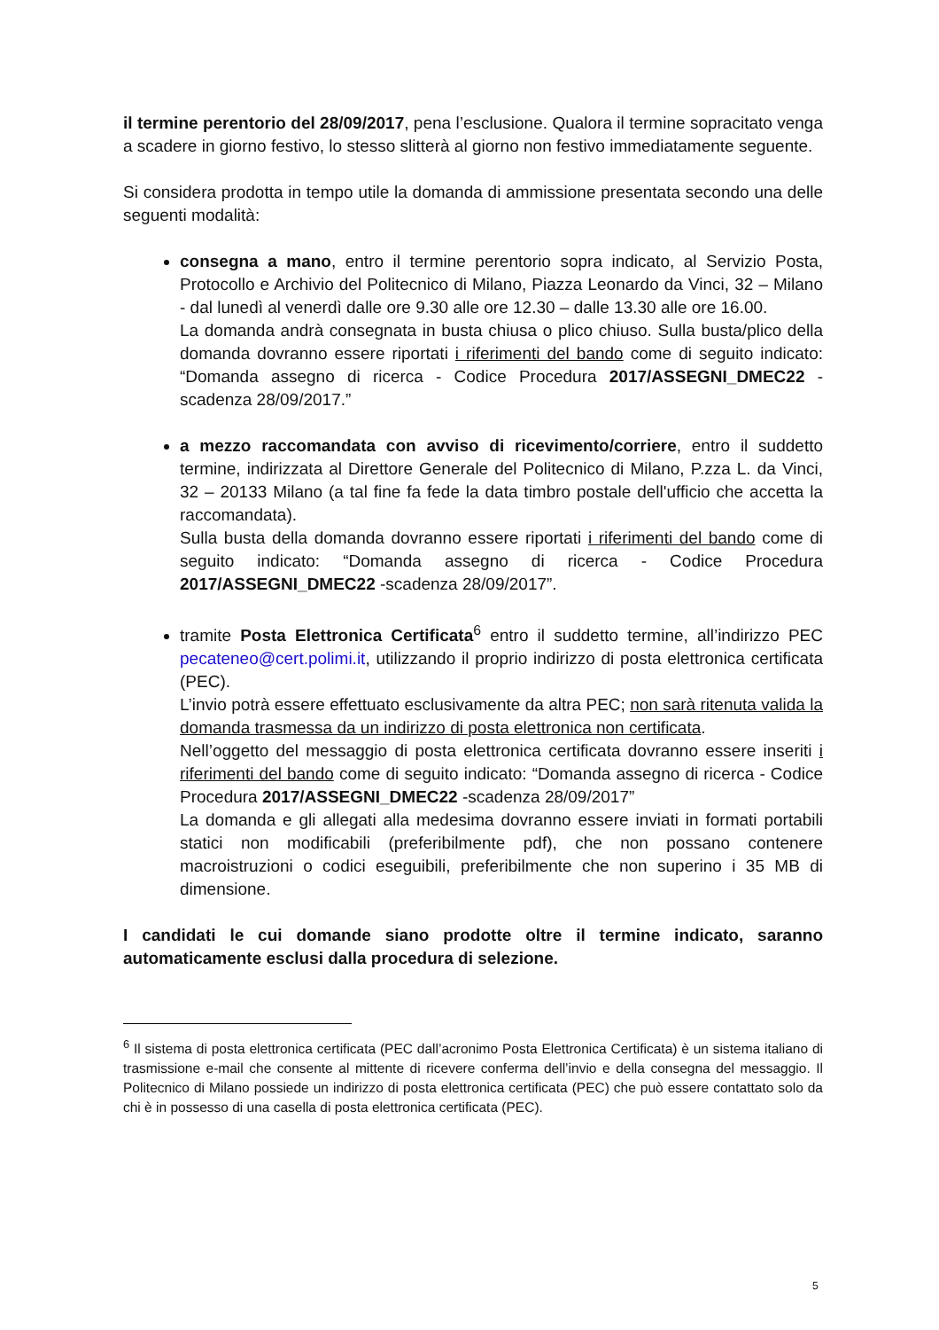il termine perentorio del 28/09/2017, pena l’esclusione. Qualora il termine sopracitato venga a scadere in giorno festivo, lo stesso slitterà al giorno non festivo immediatamente seguente.
Si considera prodotta in tempo utile la domanda di ammissione presentata secondo una delle seguenti modalità:
consegna a mano, entro il termine perentorio sopra indicato, al Servizio Posta, Protocollo e Archivio del Politecnico di Milano, Piazza Leonardo da Vinci, 32 – Milano - dal lunedì al venerdì dalle ore 9.30 alle ore 12.30 – dalle 13.30 alle ore 16.00.
La domanda andrà consegnata in busta chiusa o plico chiuso. Sulla busta/plico della domanda dovranno essere riportati i riferimenti del bando come di seguito indicato: “Domanda assegno di ricerca - Codice Procedura 2017/ASSEGNI_DMEC22 - scadenza 28/09/2017.”
a mezzo raccomandata con avviso di ricevimento/corriere, entro il suddetto termine, indirizzata al Direttore Generale del Politecnico di Milano, P.zza L. da Vinci, 32 – 20133 Milano (a tal fine fa fede la data timbro postale dell'ufficio che accetta la raccomandata).
Sulla busta della domanda dovranno essere riportati i riferimenti del bando come di seguito indicato: “Domanda assegno di ricerca - Codice Procedura 2017/ASSEGNI_DMEC22 -scadenza 28/09/2017”.
tramite Posta Elettronica Certificata<sup>6</sup> entro il suddetto termine, all’indirizzo PEC pecateneo@cert.polimi.it, utilizzando il proprio indirizzo di posta elettronica certificata (PEC).
L’invio potrà essere effettuato esclusivamente da altra PEC; non sarà ritenuta valida la domanda trasmessa da un indirizzo di posta elettronica non certificata.
Nell’oggetto del messaggio di posta elettronica certificata dovranno essere inseriti i riferimenti del bando come di seguito indicato: “Domanda assegno di ricerca - Codice Procedura 2017/ASSEGNI_DMEC22 -scadenza 28/09/2017”
La domanda e gli allegati alla medesima dovranno essere inviati in formati portabili statici non modificabili (preferibilmente pdf), che non possano contenere macroistruzioni o codici eseguibili, preferibilmente che non superino i 35 MB di dimensione.
I candidati le cui domande siano prodotte oltre il termine indicato, saranno automaticamente esclusi dalla procedura di selezione.
<sup>6</sup> Il sistema di posta elettronica certificata (PEC dall’acronimo Posta Elettronica Certificata) è un sistema italiano di trasmissione e-mail che consente al mittente di ricevere conferma dell’invio e della consegna del messaggio. Il Politecnico di Milano possiede un indirizzo di posta elettronica certificata (PEC) che può essere contattato solo da chi è in possesso di una casella di posta elettronica certificata (PEC).
5